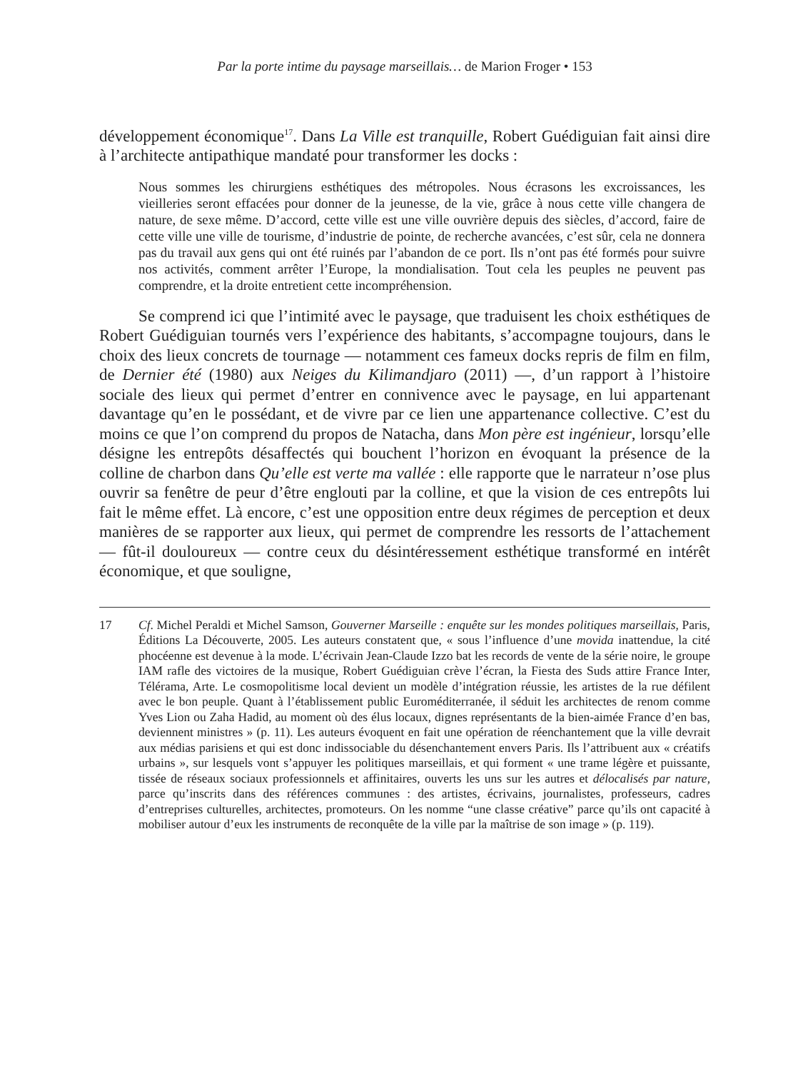Par la porte intime du paysage marseillais… de Marion Froger • 153
développement économique<sup>17</sup>. Dans La Ville est tranquille, Robert Guédiguian fait ainsi dire à l’architecte antipathique mandaté pour transformer les docks :
Nous sommes les chirurgiens esthétiques des métropoles. Nous écrasons les excroissances, les vieilleries seront effacées pour donner de la jeunesse, de la vie, grâce à nous cette ville changera de nature, de sexe même. D’accord, cette ville est une ville ouvrière depuis des siècles, d’accord, faire de cette ville une ville de tourisme, d’industrie de pointe, de recherche avancées, c’est sûr, cela ne donnera pas du travail aux gens qui ont été ruinés par l’abandon de ce port. Ils n’ont pas été formés pour suivre nos activités, comment arrêter l’Europe, la mondialisation. Tout cela les peuples ne peuvent pas comprendre, et la droite entretient cette incompréhension.
Se comprend ici que l’intimité avec le paysage, que traduisent les choix esthétiques de Robert Guédiguian tournés vers l’expérience des habitants, s’accompagne toujours, dans le choix des lieux concrets de tournage — notamment ces fameux docks repris de film en film, de Dernier été (1980) aux Neiges du Kilimandjaro (2011) —, d’un rapport à l’histoire sociale des lieux qui permet d’entrer en connivence avec le paysage, en lui appartenant davantage qu’en le possédant, et de vivre par ce lien une appartenance collective. C’est du moins ce que l’on comprend du propos de Natacha, dans Mon père est ingénieur, lorsqu’elle désigne les entrepôts désaffectés qui bouchent l’horizon en évoquant la présence de la colline de charbon dans Qu’elle est verte ma vallée : elle rapporte que le narrateur n’ose plus ouvrir sa fenêtre de peur d’être englouti par la colline, et que la vision de ces entrepôts lui fait le même effet. Là encore, c’est une opposition entre deux régimes de perception et deux manières de se rapporter aux lieux, qui permet de comprendre les ressorts de l’attachement — fût-il douloureux — contre ceux du désintéressement esthétique transformé en intérêt économique, et que souligne,
17 Cf. Michel Peraldi et Michel Samson, Gouverner Marseille : enquête sur les mondes politiques marseillais, Paris, Éditions La Découverte, 2005. Les auteurs constatent que, « sous l’influence d’une movida inattendue, la cité phocéenne est devenue à la mode. L’écrivain Jean-Claude Izzo bat les records de vente de la série noire, le groupe IAM rafle des victoires de la musique, Robert Guédiguian crève l’écran, la Fiesta des Suds attire France Inter, Télérama, Arte. Le cosmopolitisme local devient un modèle d’intégration réussie, les artistes de la rue défilent avec le bon peuple. Quant à l’établissement public Euroméditerranée, il séduit les architectes de renom comme Yves Lion ou Zaha Hadid, au moment où des élus locaux, dignes représentants de la bien-aimée France d’en bas, deviennent ministres » (p. 11). Les auteurs évoquent en fait une opération de réenchantement que la ville devrait aux médias parisiens et qui est donc indissociable du désenchantement envers Paris. Ils l’attribuent aux « créatifs urbains », sur lesquels vont s’appuyer les politiques marseillais, et qui forment « une trame légère et puissante, tissée de réseaux sociaux professionnels et affinitaires, ouverts les uns sur les autres et délocalisés par nature, parce qu’inscrits dans des références communes : des artistes, écrivains, journalistes, professeurs, cadres d’entreprises culturelles, architectes, promoteurs. On les nomme “une classe créative” parce qu’ils ont capacité à mobiliser autour d’eux les instruments de reconquête de la ville par la maîtrise de son image » (p. 119).